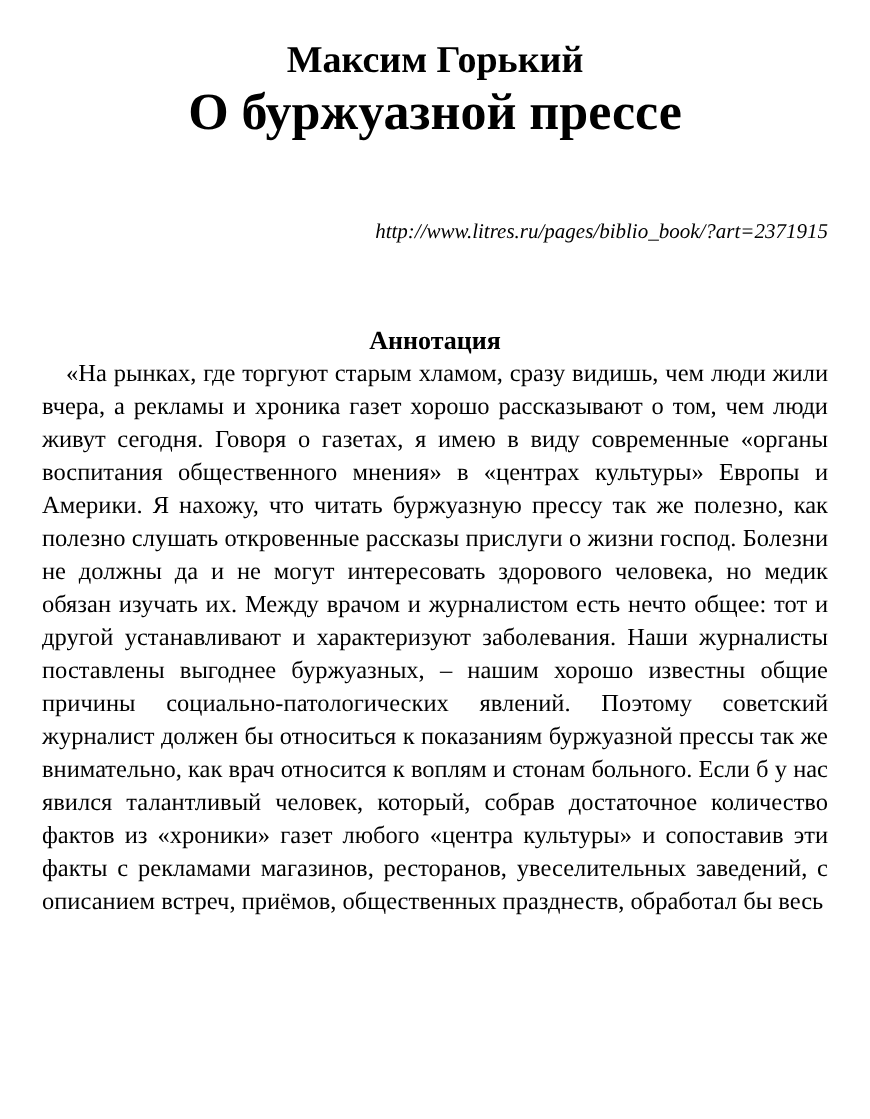Максим Горький
О буржуазной прессе
http://www.litres.ru/pages/biblio_book/?art=2371915
Аннотация
«На рынках, где торгуют старым хламом, сразу видишь, чем люди жили вчера, а рекламы и хроника газет хорошо рассказывают о том, чем люди живут сегодня. Говоря о газетах, я имею в виду современные «органы воспитания общественного мнения» в «центрах культуры» Европы и Америки. Я нахожу, что читать буржуазную прессу так же полезно, как полезно слушать откровенные рассказы прислуги о жизни господ. Болезни не должны да и не могут интересовать здорового человека, но медик обязан изучать их. Между врачом и журналистом есть нечто общее: тот и другой устанавливают и характеризуют заболевания. Наши журналисты поставлены выгоднее буржуазных, – нашим хорошо известны общие причины социально-патологических явлений. Поэтому советский журналист должен бы относиться к показаниям буржуазной прессы так же внимательно, как врач относится к воплям и стонам больного. Если б у нас явился талантливый человек, который, собрав достаточное количество фактов из «хроники» газет любого «центра культуры» и сопоставив эти факты с рекламами магазинов, ресторанов, увеселительных заведений, с описанием встреч, приёмов, общественных празднеств, обработал бы весь